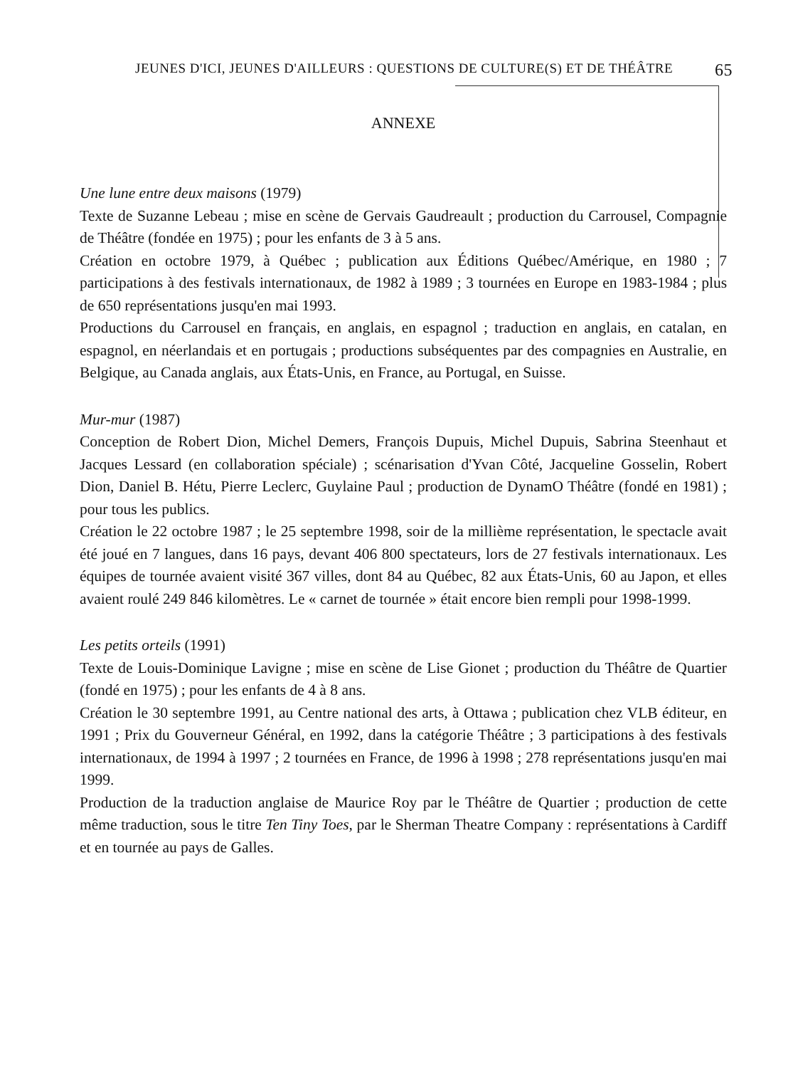JEUNES D'ICI, JEUNES D'AILLEURS : QUESTIONS DE CULTURE(S) ET DE THÉÂTRE 65
ANNEXE
Une lune entre deux maisons (1979)
Texte de Suzanne Lebeau ; mise en scène de Gervais Gaudreault ; production du Carrousel, Compagnie de Théâtre (fondée en 1975) ; pour les enfants de 3 à 5 ans.
Création en octobre 1979, à Québec ; publication aux Éditions Québec/Amérique, en 1980 ; 7 participations à des festivals internationaux, de 1982 à 1989 ; 3 tournées en Europe en 1983-1984 ; plus de 650 représentations jusqu'en mai 1993.
Productions du Carrousel en français, en anglais, en espagnol ; traduction en anglais, en catalan, en espagnol, en néerlandais et en portugais ; productions subséquentes par des compagnies en Australie, en Belgique, au Canada anglais, aux États-Unis, en France, au Portugal, en Suisse.
Mur-mur (1987)
Conception de Robert Dion, Michel Demers, François Dupuis, Michel Dupuis, Sabrina Steenhaut et Jacques Lessard (en collaboration spéciale) ; scénarisation d'Yvan Côté, Jacqueline Gosselin, Robert Dion, Daniel B. Hétu, Pierre Leclerc, Guylaine Paul ; production de DynamO Théâtre (fondé en 1981) ; pour tous les publics.
Création le 22 octobre 1987 ; le 25 septembre 1998, soir de la millième représentation, le spectacle avait été joué en 7 langues, dans 16 pays, devant 406 800 spectateurs, lors de 27 festivals internationaux. Les équipes de tournée avaient visité 367 villes, dont 84 au Québec, 82 aux États-Unis, 60 au Japon, et elles avaient roulé 249 846 kilomètres. Le « carnet de tournée » était encore bien rempli pour 1998-1999.
Les petits orteils (1991)
Texte de Louis-Dominique Lavigne ; mise en scène de Lise Gionet ; production du Théâtre de Quartier (fondé en 1975) ; pour les enfants de 4 à 8 ans.
Création le 30 septembre 1991, au Centre national des arts, à Ottawa ; publication chez VLB éditeur, en 1991 ; Prix du Gouverneur Général, en 1992, dans la catégorie Théâtre ; 3 participations à des festivals internationaux, de 1994 à 1997 ; 2 tournées en France, de 1996 à 1998 ; 278 représentations jusqu'en mai 1999.
Production de la traduction anglaise de Maurice Roy par le Théâtre de Quartier ; production de cette même traduction, sous le titre Ten Tiny Toes, par le Sherman Theatre Company : représentations à Cardiff et en tournée au pays de Galles.